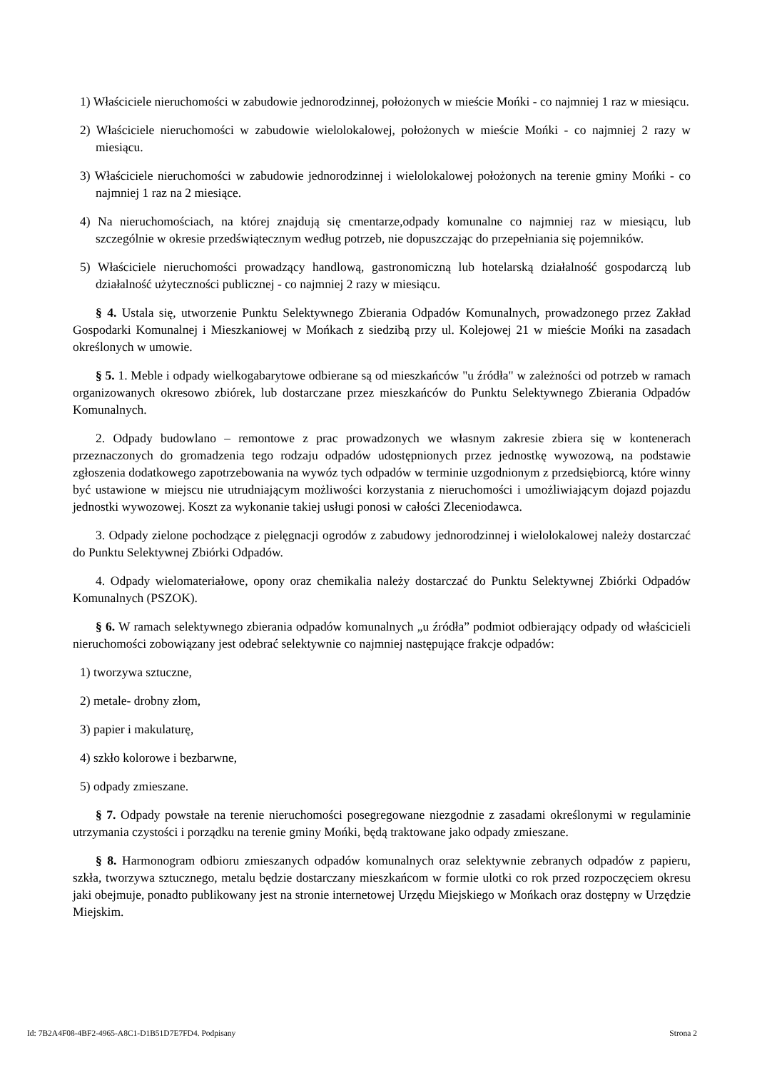1) Właściciele nieruchomości w zabudowie jednorodzinnej, położonych w mieście Mońki - co najmniej 1 raz w miesiącu.
2) Właściciele nieruchomości w zabudowie wielolokalowej, położonych w mieście Mońki - co najmniej 2 razy w miesiącu.
3) Właściciele nieruchomości w zabudowie jednorodzinnej i wielolokalowej położonych na terenie gminy Mońki - co najmniej 1 raz na 2 miesiące.
4) Na nieruchomościach, na której znajdują się cmentarze,odpady komunalne co najmniej raz w miesiącu, lub szczególnie w okresie przedświątecznym według potrzeb, nie dopuszczając do przepełniania się pojemników.
5) Właściciele nieruchomości prowadzący handlową, gastronomiczną lub hotelarską działalność gospodarczą lub działalność użyteczności publicznej - co najmniej 2 razy w miesiącu.
§ 4. Ustala się, utworzenie Punktu Selektywnego Zbierania Odpadów Komunalnych, prowadzonego przez Zakład Gospodarki Komunalnej i Mieszkaniowej w Mońkach z siedzibą przy ul. Kolejowej 21 w mieście Mońki na zasadach określonych w umowie.
§ 5. 1. Meble i odpady wielkogabarytowe odbierane są od mieszkańców "u źródła" w zależności od potrzeb w ramach organizowanych okresowo zbiórek, lub dostarczane przez mieszkańców do Punktu Selektywnego Zbierania Odpadów Komunalnych.
2. Odpady budowlano – remontowe z prac prowadzonych we własnym zakresie zbiera się w kontenerach przeznaczonych do gromadzenia tego rodzaju odpadów udostępnionych przez jednostkę wywozową, na podstawie zgłoszenia dodatkowego zapotrzebowania na wywóz tych odpadów w terminie uzgodnionym z przedsiębiorcą, które winny być ustawione w miejscu nie utrudniającym możliwości korzystania z nieruchomości i umożliwiającym dojazd pojazdu jednostki wywozowej. Koszt za wykonanie takiej usługi ponosi w całości Zleceniodawca.
3. Odpady zielone pochodzące z pielęgnacji ogrodów z zabudowy jednorodzinnej i wielolokalowej należy dostarczać do Punktu Selektywnej Zbiórki Odpadów.
4. Odpady wielomateriałowe, opony oraz chemikalia należy dostarczać do Punktu Selektywnej Zbiórki Odpadów Komunalnych (PSZOK).
§ 6. W ramach selektywnego zbierania odpadów komunalnych „u źródła” podmiot odbierający odpady od właścicieli nieruchomości zobowiązany jest odebrać selektywnie co najmniej następujące frakcje odpadów:
1) tworzywa sztuczne,
2) metale- drobny złom,
3) papier i makulaturę,
4) szkło kolorowe i bezbarwne,
5) odpady zmieszane.
§ 7. Odpady powstałe na terenie nieruchomości posegregowane niezgodnie z zasadami określonymi w regulaminie utrzymania czystości i porządku na terenie gminy Mońki, będą traktowane jako odpady zmieszane.
§ 8. Harmonogram odbioru zmieszanych odpadów komunalnych oraz selektywnie zebranych odpadów z papieru, szkła, tworzywa sztucznego, metalu będzie dostarczany mieszkańcom w formie ulotki co rok przed rozpoczęciem okresu jaki obejmuje, ponadto publikowany jest na stronie internetowej Urzędu Miejskiego w Mońkach oraz dostępny w Urzędzie Miejskim.
Id: 7B2A4F08-4BF2-4965-A8C1-D1B51D7E7FD4. Podpisany Strona 2